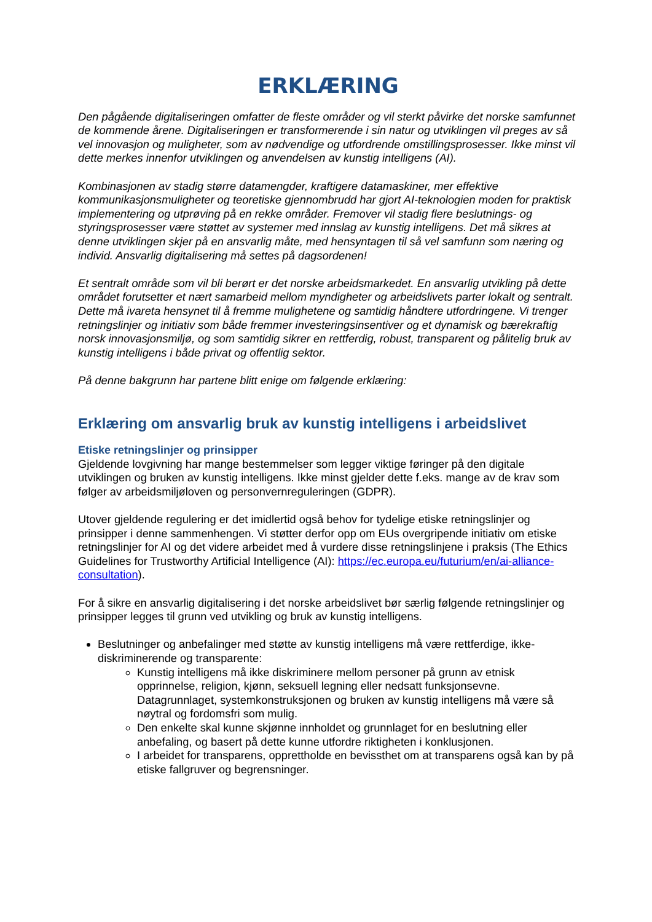ERKLÆRING
Den pågående digitaliseringen omfatter de fleste områder og vil sterkt påvirke det norske samfunnet de kommende årene. Digitaliseringen er transformerende i sin natur og utviklingen vil preges av så vel innovasjon og muligheter, som av nødvendige og utfordrende omstillingsprosesser. Ikke minst vil dette merkes innenfor utviklingen og anvendelsen av kunstig intelligens (AI).
Kombinasjonen av stadig større datamengder, kraftigere datamaskiner, mer effektive kommunikasjonsmuligheter og teoretiske gjennombrudd har gjort AI-teknologien moden for praktisk implementering og utprøving på en rekke områder. Fremover vil stadig flere beslutnings- og styringsprosesser være støttet av systemer med innslag av kunstig intelligens. Det må sikres at denne utviklingen skjer på en ansvarlig måte, med hensyntagen til så vel samfunn som næring og individ. Ansvarlig digitalisering må settes på dagsordenen!
Et sentralt område som vil bli berørt er det norske arbeidsmarkedet. En ansvarlig utvikling på dette området forutsetter et nært samarbeid mellom myndigheter og arbeidslivets parter lokalt og sentralt. Dette må ivareta hensynet til å fremme mulighetene og samtidig håndtere utfordringene. Vi trenger retningslinjer og initiativ som både fremmer investeringsinsentiver og et dynamisk og bærekraftig norsk innovasjonsmiljø, og som samtidig sikrer en rettferdig, robust, transparent og pålitelig bruk av kunstig intelligens i både privat og offentlig sektor.
På denne bakgrunn har partene blitt enige om følgende erklæring:
Erklæring om ansvarlig bruk av kunstig intelligens i arbeidslivet
Etiske retningslinjer og prinsipper
Gjeldende lovgivning har mange bestemmelser som legger viktige føringer på den digitale utviklingen og bruken av kunstig intelligens. Ikke minst gjelder dette f.eks. mange av de krav som følger av arbeidsmiljøloven og personvernreguleringen (GDPR).
Utover gjeldende regulering er det imidlertid også behov for tydelige etiske retningslinjer og prinsipper i denne sammenhengen. Vi støtter derfor opp om EUs overgripende initiativ om etiske retningslinjer for AI og det videre arbeidet med å vurdere disse retningslinjene i praksis (The Ethics Guidelines for Trustworthy Artificial Intelligence (AI): https://ec.europa.eu/futurium/en/ai-alliance-consultation).
For å sikre en ansvarlig digitalisering i det norske arbeidslivet bør særlig følgende retningslinjer og prinsipper legges til grunn ved utvikling og bruk av kunstig intelligens.
Beslutninger og anbefalinger med støtte av kunstig intelligens må være rettferdige, ikke-diskriminerende og transparente:
Kunstig intelligens må ikke diskriminere mellom personer på grunn av etnisk opprinnelse, religion, kjønn, seksuell legning eller nedsatt funksjonsevne. Datagrunnlaget, systemkonstruksjonen og bruken av kunstig intelligens må være så nøytral og fordomsfri som mulig.
Den enkelte skal kunne skjønne innholdet og grunnlaget for en beslutning eller anbefaling, og basert på dette kunne utfordre riktigheten i konklusjonen.
I arbeidet for transparens, opprettholde en bevissthet om at transparens også kan by på etiske fallgruver og begrensninger.